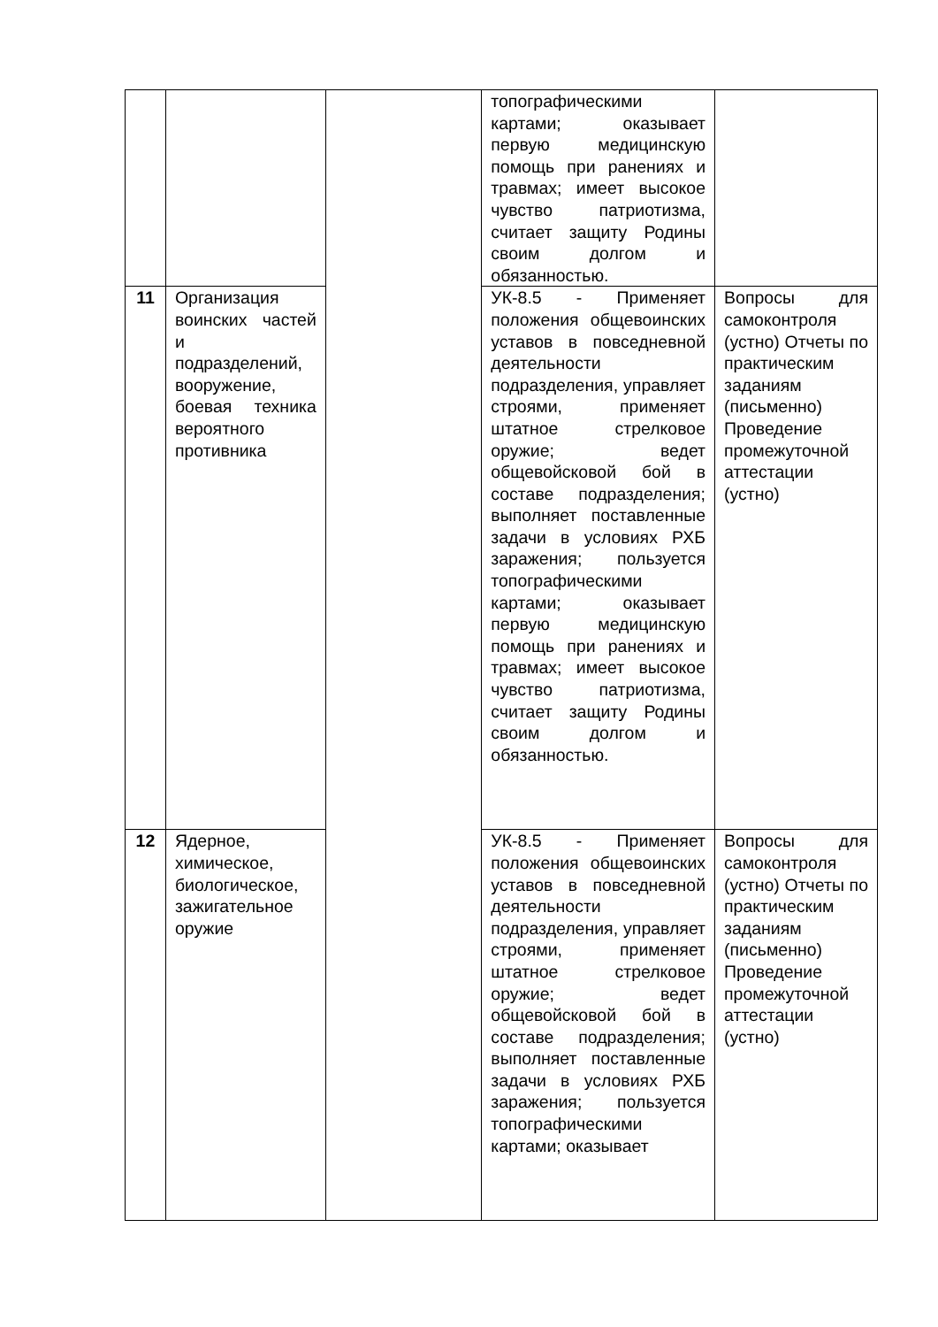| | | | топографическими картами; оказывает первую медицинскую помощь при ранениях и травмах; имеет высокое чувство патриотизма, считает защиту Родины своим долгом и обязанностью. | |
| 11 | Организация воинских частей и подразделений, вооружение, боевая техника вероятного противника | | УК-8.5 - Применяет положения общевоинских уставов в повседневной деятельности подразделения, управляет строями, применяет штатное стрелковое оружие; ведет общевойсковой бой в составе подразделения; выполняет поставленные задачи в условиях РХБ заражения; пользуется топографическими картами; оказывает первую медицинскую помощь при ранениях и травмах; имеет высокое чувство патриотизма, считает защиту Родины своим долгом и обязанностью. | Вопросы для самоконтроля (устно) Отчеты по практическим заданиям (письменно) Проведение промежуточной аттестации (устно) |
| 12 | Ядерное, химическое, биологическое, зажигательное оружие | | УК-8.5 - Применяет положения общевоинских уставов в повседневной деятельности подразделения, управляет строями, применяет штатное стрелковое оружие; ведет общевойсковой бой в составе подразделения; выполняет поставленные задачи в условиях РХБ заражения; пользуется топографическими картами; оказывает | Вопросы для самоконтроля (устно) Отчеты по практическим заданиям (письменно) Проведение промежуточной аттестации (устно) |